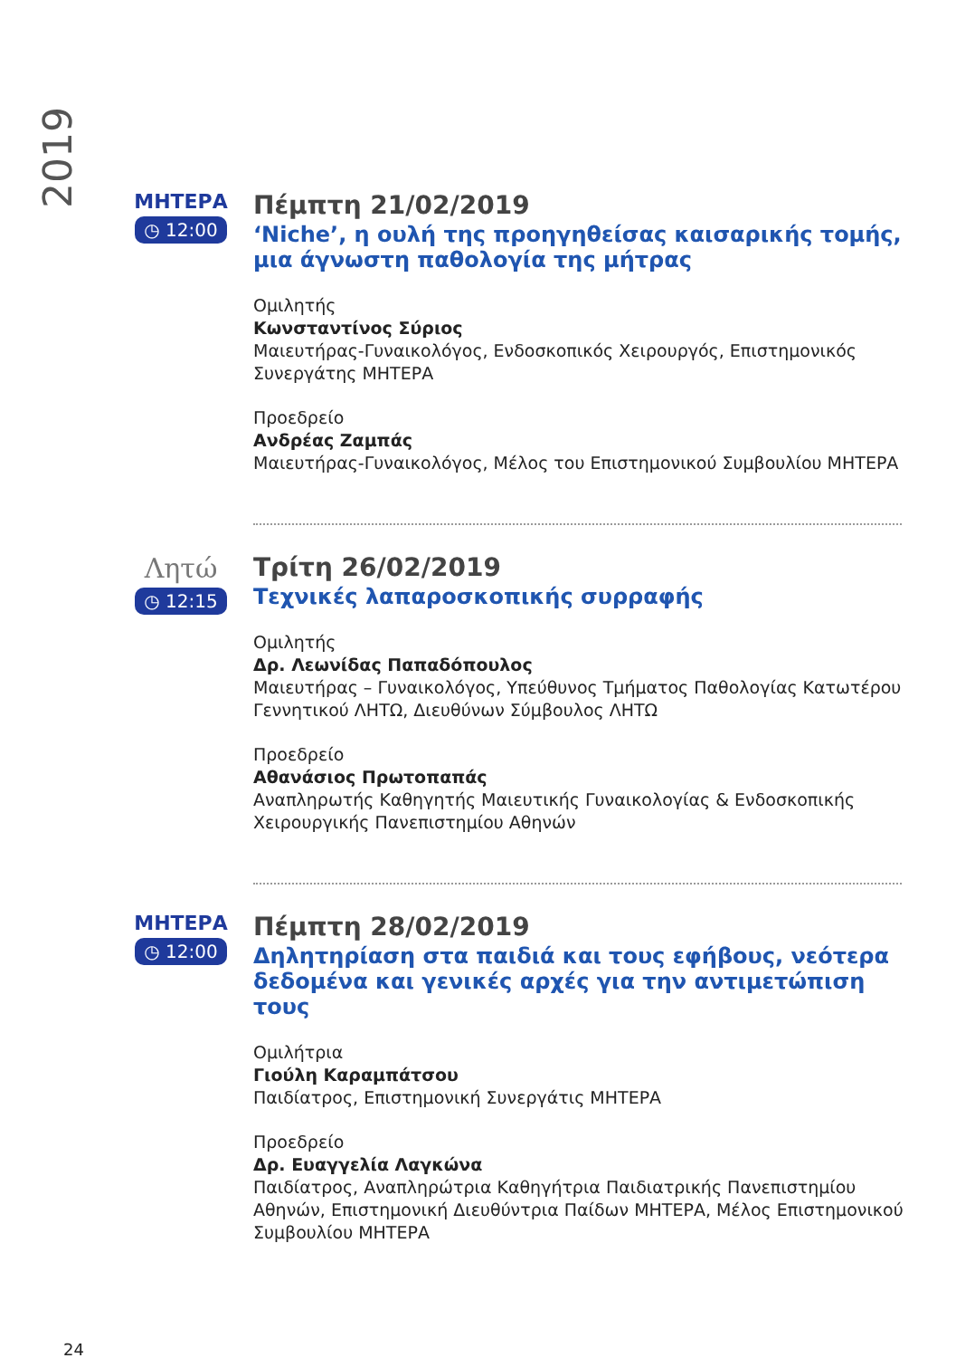2019
ΜΗΤΕΡΑ
◷ 12:00
Πέμπτη 21/02/2019
‘Niche’, η ουλή της προηγηθείσας καισαρικής τομής, μια άγνωστη παθολογία της μήτρας
Ομιλητής
Κωνσταντίνος Σύριος
Μαιευτήρας-Γυναικολόγος, Ενδοσκοπικός Χειρουργός, Επιστημονικός Συνεργάτης ΜΗΤΕΡΑ
Προεδρείο
Ανδρέας Ζαμπάς
Μαιευτήρας-Γυναικολόγος, Μέλος του Επιστημονικού Συμβουλίου ΜΗΤΕΡΑ
Λητώ
◷ 12:15
Τρίτη 26/02/2019
Τεχνικές λαπαροσκοπικής συρραφής
Ομιλητής
Δρ. Λεωνίδας Παπαδόπουλος
Μαιευτήρας – Γυναικολόγος, Υπεύθυνος Τμήματος Παθολογίας Κατωτέρου Γεννητικού ΛΗΤΩ, Διευθύνων Σύμβουλος ΛΗΤΩ
Προεδρείο
Αθανάσιος Πρωτοπαπάς
Αναπληρωτής Καθηγητής Μαιευτικής Γυναικολογίας & Ενδοσκοπικής Χειρουργικής Πανεπιστημίου Αθηνών
ΜΗΤΕΡΑ
◷ 12:00
Πέμπτη 28/02/2019
Δηλητηρίαση στα παιδιά και τους εφήβους, νεότερα δεδομένα και γενικές αρχές για την αντιμετώπιση τους
Ομιλήτρια
Γιούλη Καραμπάτσου
Παιδίατρος, Επιστημονική Συνεργάτις ΜΗΤΕΡΑ
Προεδρείο
Δρ. Ευαγγελία Λαγκώνα
Παιδίατρος, Αναπληρώτρια Καθηγήτρια Παιδιατρικής Πανεπιστημίου Αθηνών, Επιστημονική Διευθύντρια Παίδων ΜΗΤΕΡΑ, Μέλος Επιστημονικού Συμβουλίου ΜΗΤΕΡΑ
24